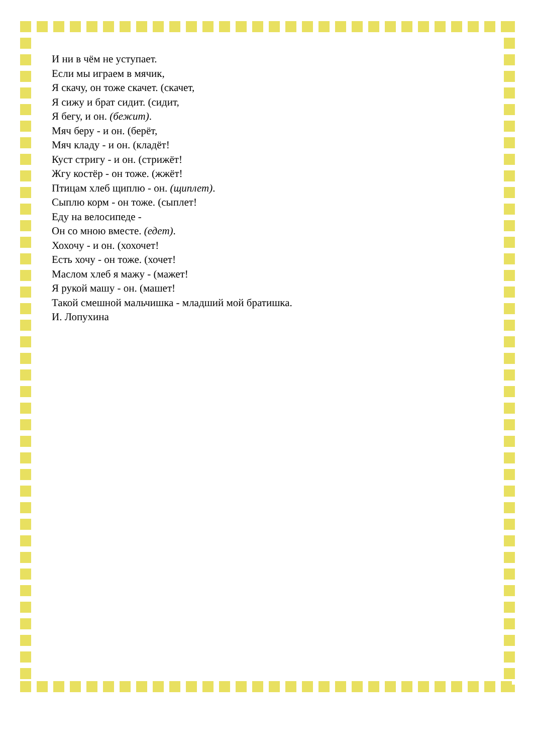И ни в чём не уступает.
Если мы играем в мячик,
Я скачу, он тоже скачет. (скачет,
Я сижу и брат сидит. (сидит,
Я бегу, и он. (бежит).
Мяч беру - и он. (берёт,
Мяч кладу - и он. (кладёт!
Куст стригу - и он. (стрижёт!
Жгу костёр - он тоже. (жжёт!
Птицам хлеб щиплю - он. (щиплет).
Сыплю корм - он тоже. (сыплет!
Еду на велосипеде -
Он со мною вместе. (едет).
Хохочу - и он. (хохочет!
Есть хочу - он тоже. (хочет!
Маслом хлеб я мажу - (мажет!
Я рукой машу - он. (машет!
Такой смешной мальчишка - младший мой братишка.
И. Лопухина